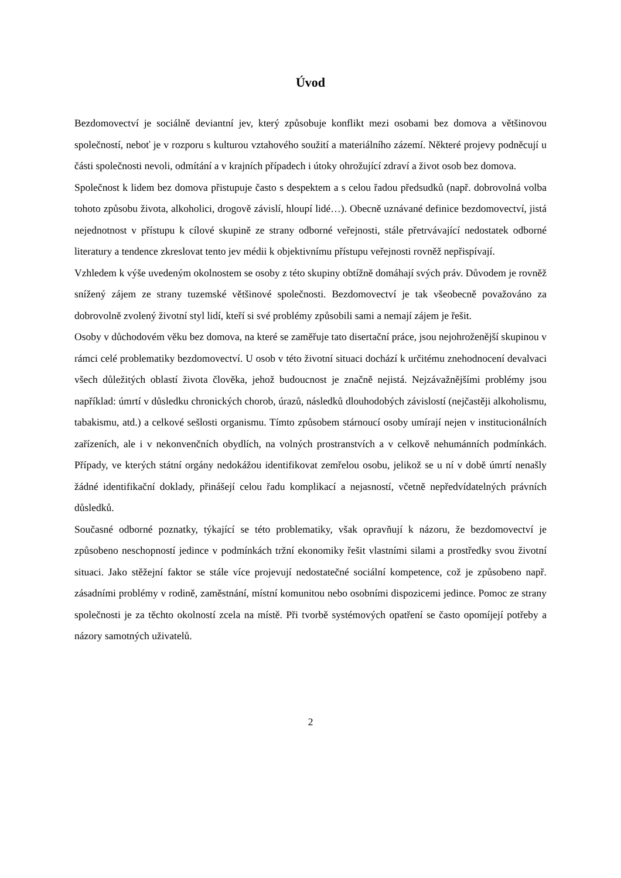Úvod
Bezdomovectví je sociálně deviantní jev, který způsobuje konflikt mezi osobami bez domova a většinovou společností, neboť je v rozporu s kulturou vztahového soužití a materiálního zázemí. Některé projevy podněcují u části společnosti nevoli, odmítání a v krajních případech i útoky ohrožující zdraví a život osob bez domova.
Společnost k lidem bez domova přistupuje často s despektem a s celou řadou předsudků (např. dobrovolná volba tohoto způsobu života, alkoholici, drogově závislí, hloupí lidé…). Obecně uznávané definice bezdomovectví, jistá nejednotnost v přístupu k cílové skupině ze strany odborné veřejnosti, stále přetrvávající nedostatek odborné literatury a tendence zkreslovat tento jev médii k objektivnímu přístupu veřejnosti rovněž nepřispívají.
Vzhledem k výše uvedeným okolnostem se osoby z této skupiny obtížně domáhají svých práv. Důvodem je rovněž snížený zájem ze strany tuzemské většinové společnosti. Bezdomovectví je tak všeobecně považováno za dobrovolně zvolený životní styl lidí, kteří si své problémy způsobili sami a nemají zájem je řešit.
Osoby v důchodovém věku bez domova, na které se zaměřuje tato disertační práce, jsou nejohroženější skupinou v rámci celé problematiky bezdomovectví. U osob v této životní situaci dochází k určitému znehodnocení devalvaci všech důležitých oblastí života člověka, jehož budoucnost je značně nejistá. Nejzávažnějšími problémy jsou například: úmrtí v důsledku chronických chorob, úrazů, následků dlouhodobých závislostí (nejčastěji alkoholismu, tabakismu, atd.) a celkové sešlosti organismu. Tímto způsobem stárnoucí osoby umírají nejen v institucionálních zařízeních, ale i v nekonvenčních obydlích, na volných prostranstvích a v celkově nehumánních podmínkách. Případy, ve kterých státní orgány nedokážou identifikovat zemřelou osobu, jelikož se u ní v době úmrtí nenašly žádné identifikační doklady, přinášejí celou řadu komplikací a nejasností, včetně nepředvídatelných právních důsledků.
Současné odborné poznatky, týkající se této problematiky, však opravňují k názoru, že bezdomovectví je způsobeno neschopností jedince v podmínkách tržní ekonomiky řešit vlastními silami a prostředky svou životní situaci. Jako stěžejní faktor se stále více projevují nedostatečné sociální kompetence, což je způsobeno např. zásadními problémy v rodině, zaměstnání, místní komunitou nebo osobními dispozicemi jedince. Pomoc ze strany společnosti je za těchto okolností zcela na místě. Při tvorbě systémových opatření se často opomíjejí potřeby a názory samotných uživatelů.
2